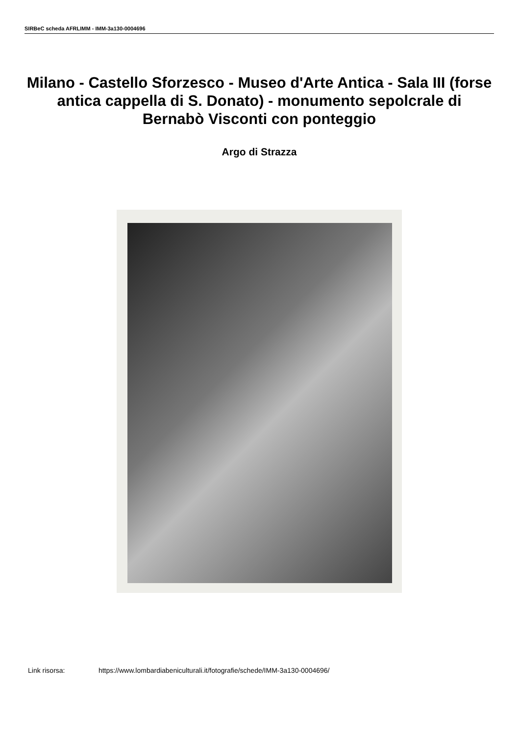SIRBeC scheda AFRLIMM - IMM-3a130-0004696
Milano - Castello Sforzesco - Museo d'Arte Antica - Sala III (forse antica cappella di S. Donato) - monumento sepolcrale di Bernabò Visconti con ponteggio
Argo di Strazza
Link risorsa: https://www.lombardiabeniculturali.it/fotografie/schede/IMM-3a130-0004696/